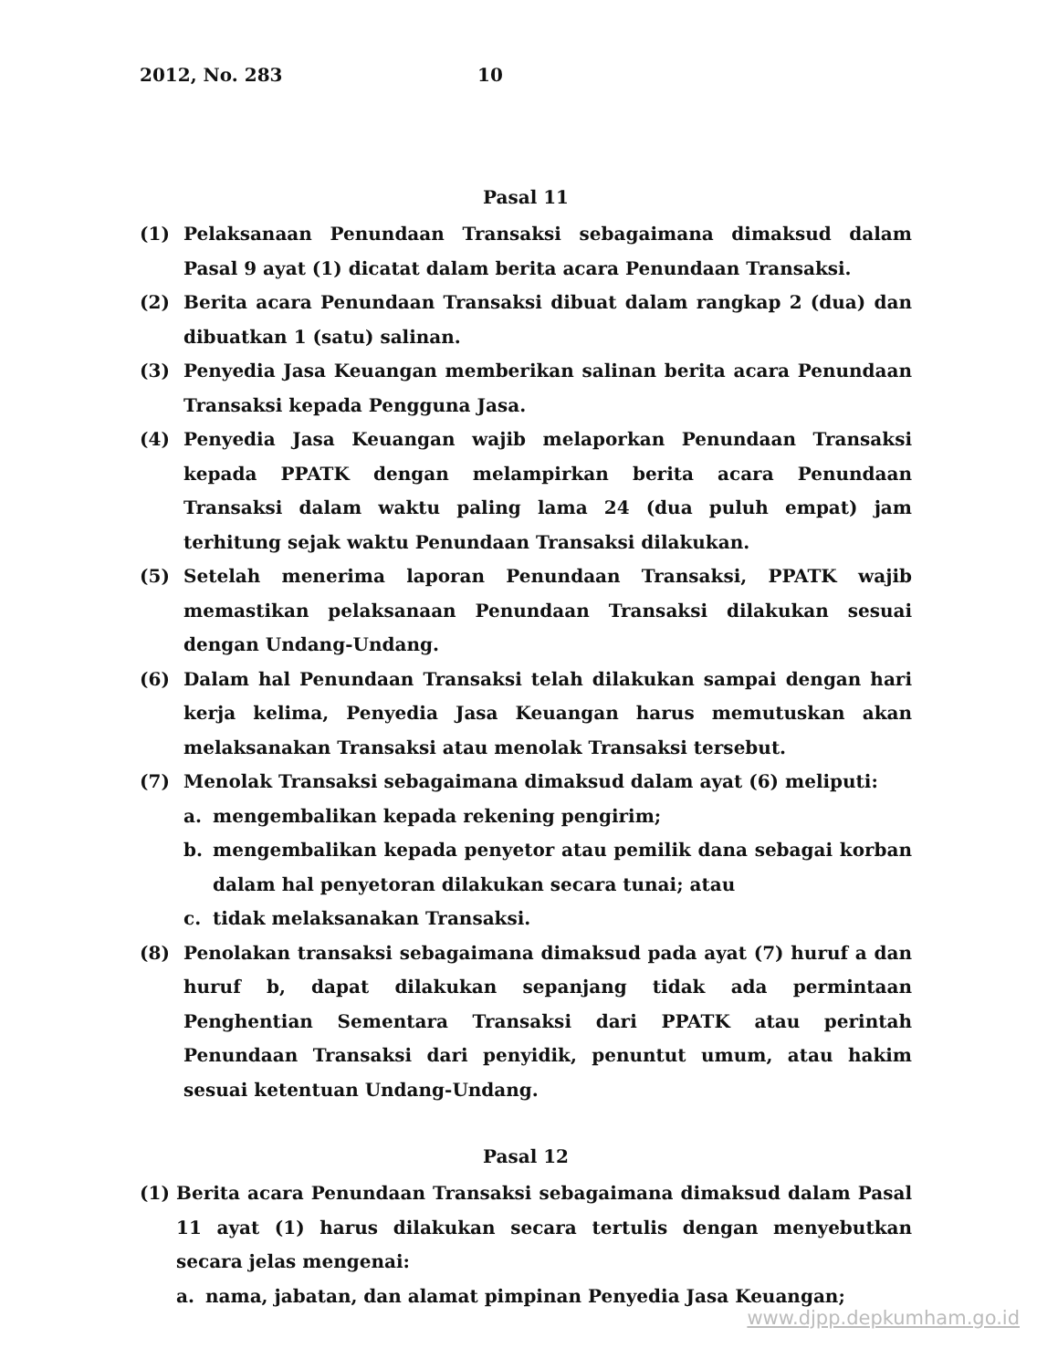2012, No. 283 10
Pasal 11
(1) Pelaksanaan Penundaan Transaksi sebagaimana dimaksud dalam Pasal 9 ayat (1) dicatat dalam berita acara Penundaan Transaksi.
(2) Berita acara Penundaan Transaksi dibuat dalam rangkap 2 (dua) dan dibuatkan 1 (satu) salinan.
(3) Penyedia Jasa Keuangan memberikan salinan berita acara Penundaan Transaksi kepada Pengguna Jasa.
(4) Penyedia Jasa Keuangan wajib melaporkan Penundaan Transaksi kepada PPATK dengan melampirkan berita acara Penundaan Transaksi dalam waktu paling lama 24 (dua puluh empat) jam terhitung sejak waktu Penundaan Transaksi dilakukan.
(5) Setelah menerima laporan Penundaan Transaksi, PPATK wajib memastikan pelaksanaan Penundaan Transaksi dilakukan sesuai dengan Undang-Undang.
(6) Dalam hal Penundaan Transaksi telah dilakukan sampai dengan hari kerja kelima, Penyedia Jasa Keuangan harus memutuskan akan melaksanakan Transaksi atau menolak Transaksi tersebut.
(7) Menolak Transaksi sebagaimana dimaksud dalam ayat (6) meliputi:
a. mengembalikan kepada rekening pengirim;
b. mengembalikan kepada penyetor atau pemilik dana sebagai korban dalam hal penyetoran dilakukan secara tunai; atau
c. tidak melaksanakan Transaksi.
(8) Penolakan transaksi sebagaimana dimaksud pada ayat (7) huruf a dan huruf b, dapat dilakukan sepanjang tidak ada permintaan Penghentian Sementara Transaksi dari PPATK atau perintah Penundaan Transaksi dari penyidik, penuntut umum, atau hakim sesuai ketentuan Undang-Undang.
Pasal 12
(1) Berita acara Penundaan Transaksi sebagaimana dimaksud dalam Pasal 11 ayat (1) harus dilakukan secara tertulis dengan menyebutkan secara jelas mengenai:
a. nama, jabatan, dan alamat pimpinan Penyedia Jasa Keuangan;
www.djpp.depkumham.go.id